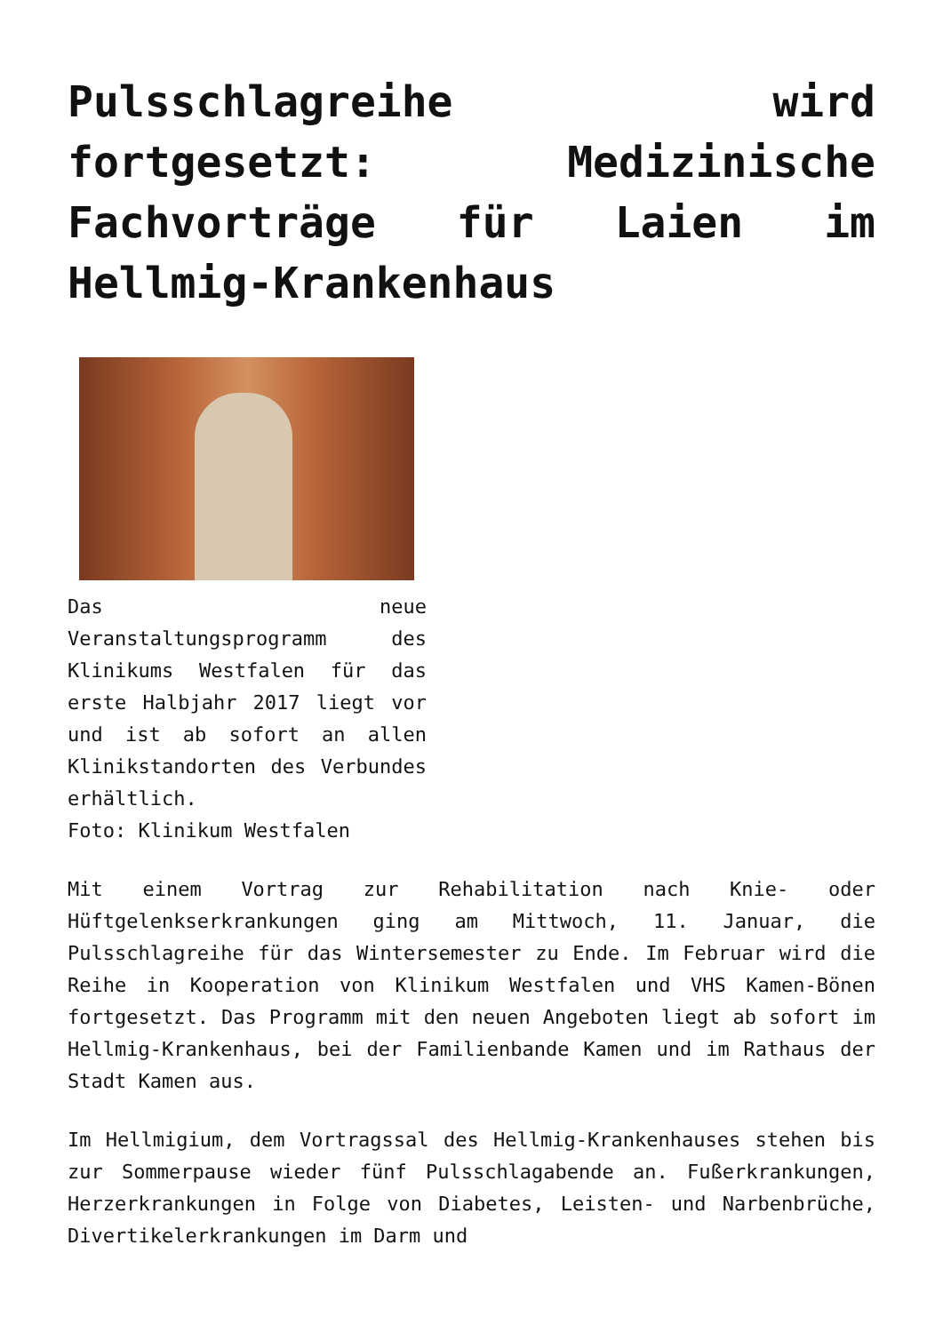Pulsschlagreihe wird fortgesetzt: Medizinische Fachvorträge für Laien im Hellmig-Krankenhaus
Das neue Veranstaltungsprogramm des Klinikums Westfalen für das erste Halbjahr 2017 liegt vor und ist ab sofort an allen Klinikstandorten des Verbundes erhältlich.
Foto: Klinikum Westfalen
Mit einem Vortrag zur Rehabilitation nach Knie- oder Hüftgelenkserkrankungen ging am Mittwoch, 11. Januar, die Pulsschlagreihe für das Wintersemester zu Ende. Im Februar wird die Reihe in Kooperation von Klinikum Westfalen und VHS Kamen-Bönen fortgesetzt. Das Programm mit den neuen Angeboten liegt ab sofort im Hellmig-Krankenhaus, bei der Familienbande Kamen und im Rathaus der Stadt Kamen aus.
Im Hellmigium, dem Vortragssal des Hellmig-Krankenhauses stehen bis zur Sommerpause wieder fünf Pulsschlagabende an. Fußerkrankungen, Herzerkrankungen in Folge von Diabetes, Leisten- und Narbenbrüche, Divertikelerkrankungen im Darm und